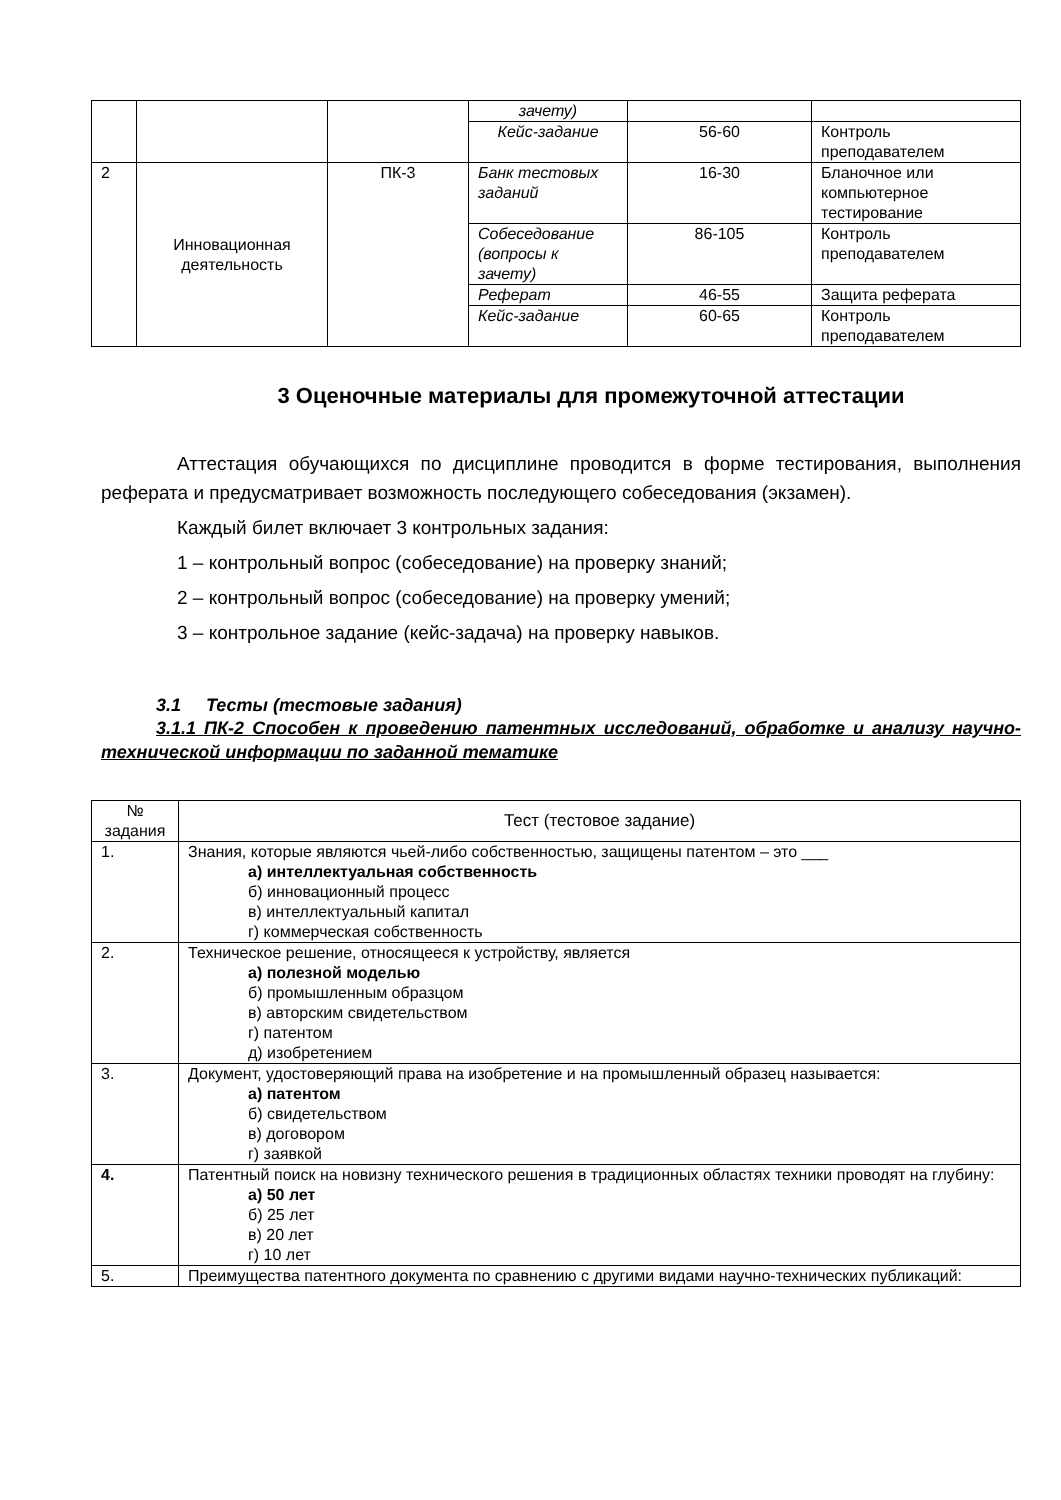| | | | зачету) | | |
| | | | Кейс-задание | 56-60 | Контроль преподавателем |
| 2 | Инновационная деятельность | ПК-3 | Банк тестовых заданий | 16-30 | Бланочное или компьютерное тестирование |
| | | | Собеседование (вопросы к зачету) | 86-105 | Контроль преподавателем |
| | | | Реферат | 46-55 | Защита реферата |
| | | | Кейс-задание | 60-65 | Контроль преподавателем |
3 Оценочные материалы для промежуточной аттестации
Аттестация обучающихся по дисциплине проводится в форме тестирования, выполнения реферата и предусматривает возможность последующего собеседования (экзамен).
Каждый билет включает 3 контрольных задания:
1 – контрольный вопрос (собеседование) на проверку знаний;
2 – контрольный вопрос (собеседование) на проверку умений;
3 – контрольное задание (кейс-задача) на проверку навыков.
3.1 Тесты (тестовые задания)
3.1.1 ПК-2 Способен к проведению патентных исследований, обработке и анализу научно-технической информации по заданной тематике
| № задания | Тест (тестовое задание) |
| --- | --- |
| 1. | Знания, которые являются чьей-либо собственностью, защищены патентом – это ___ а) интеллектуальная собственность б) инновационный процесс в) интеллектуальный капитал г) коммерческая собственность |
| 2. | Техническое решение, относящееся к устройству, является а) полезной моделью б) промышленным образцом в) авторским свидетельством г) патентом д) изобретением |
| 3. | Документ, удостоверяющий права на изобретение и на промышленный образец называется: а) патентом б) свидетельством в) договором г) заявкой |
| 4. | Патентный поиск на новизну технического решения в традиционных областях техники проводят на глубину: а) 50 лет б) 25 лет в) 20 лет г) 10 лет |
| 5. | Преимущества патентного документа по сравнению с другими видами научно-технических публикаций: |